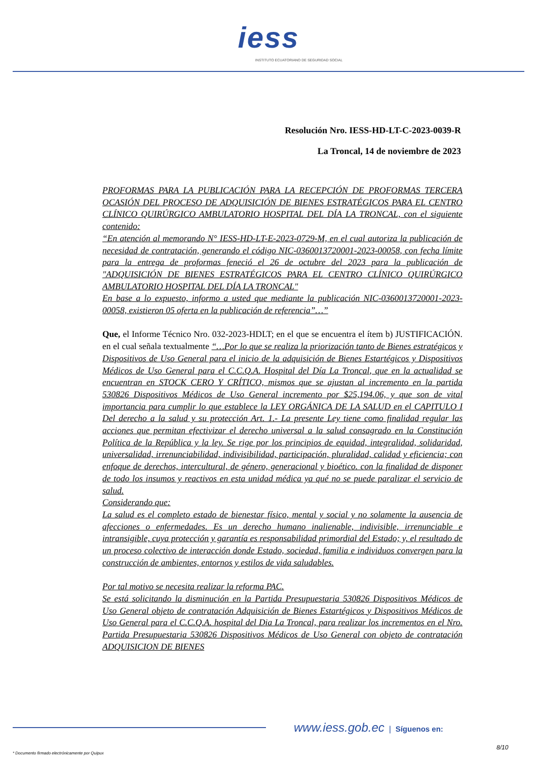iess
INSTITUTO ECUATORIANO DE SEGURIDAD SOCIAL
Resolución Nro. IESS-HD-LT-C-2023-0039-R
La Troncal, 14 de noviembre de 2023
PROFORMAS PARA LA PUBLICACIÓN PARA LA RECEPCIÓN DE PROFORMAS TERCERA OCASIÓN DEL PROCESO DE ADQUISICIÓN DE BIENES ESTRATÉGICOS PARA EL CENTRO CLÍNICO QUIRÚRGICO AMBULATORIO HOSPITAL DEL DÍA LA TRONCAL, con el siguiente contenido:
“En atención al memorando N° IESS-HD-LT-E-2023-0729-M, en el cual autoriza la publicación de necesidad de contratación, generando el código NIC-0360013720001-2023-00058, con fecha límite para la entrega de proformas feneció el 26 de octubre del 2023 para la publicación de "ADQUISICIÓN DE BIENES ESTRATÉGICOS PARA EL CENTRO CLÍNICO QUIRÚRGICO AMBULATORIO HOSPITAL DEL DÍA LA TRONCAL"
En base a lo expuesto, informo a usted que mediante la publicación NIC-0360013720001-2023-00058, existieron 05 oferta en la publicación de referencia”…”
Que, el Informe Técnico Nro. 032-2023-HDLT; en el que se encuentra el ítem b) JUSTIFICACIÓN. en el cual señala textualmente “…Por lo que se realiza la priorización tanto de Bienes estratégicos y Dispositivos de Uso General para el inicio de la adquisición de Bienes Estartégicos y Dispositivos Médicos de Uso General para el C.C.Q.A. Hospital del Día La Troncal, que en la actualidad se encuentran en STOCK CERO Y CRÍTICO, mismos que se ajustan al incremento en la partida 530826 Dispositivos Médicos de Uso General incremento por $25,194.06, y que son de vital importancia para cumplir lo que establece la LEY ORGÁNICA DE LA SALUD en el CAPITULO I Del derecho a la salud y su protección Art. 1.- La presente Ley tiene como finalidad regular las acciones que permitan efectivizar el derecho universal a la salud consagrado en la Constitución Política de la República y la ley. Se rige por los principios de equidad, integralidad, solidaridad, universalidad, irrenunciabilidad, indivisibilidad, participación, pluralidad, calidad y eficiencia; con enfoque de derechos, intercultural, de género, generacional y bioético. con la finalidad de disponer de todo los insumos y reactivos en esta unidad médica ya qué no se puede paralizar el servicio de salud.
Considerando que:
La salud es el completo estado de bienestar físico, mental y social y no solamente la ausencia de afecciones o enfermedades. Es un derecho humano inalienable, indivisible, irrenunciable e intransigible, cuya protección y garantía es responsabilidad primordial del Estado; y, el resultado de un proceso colectivo de interacción donde Estado, sociedad, familia e individuos convergen para la construcción de ambientes, entornos y estilos de vida saludables.
Por tal motivo se necesita realizar la reforma PAC.
Se está solicitando la disminución en la Partida Presupuestaria 530826 Dispositivos Médicos de Uso General objeto de contratación Adquisición de Bienes Estartégicos y Dispositivos Médicos de Uso General para el C.C.Q.A. hospital del Dia La Troncal, para realizar los incrementos en el Nro. Partida Presupuestaria 530826 Dispositivos Médicos de Uso General con objeto de contratación ADQUISICION DE BIENES
www.iess.gob.ec | Síguenos en:
8/10
* Documento firmado electrónicamente por Quipux